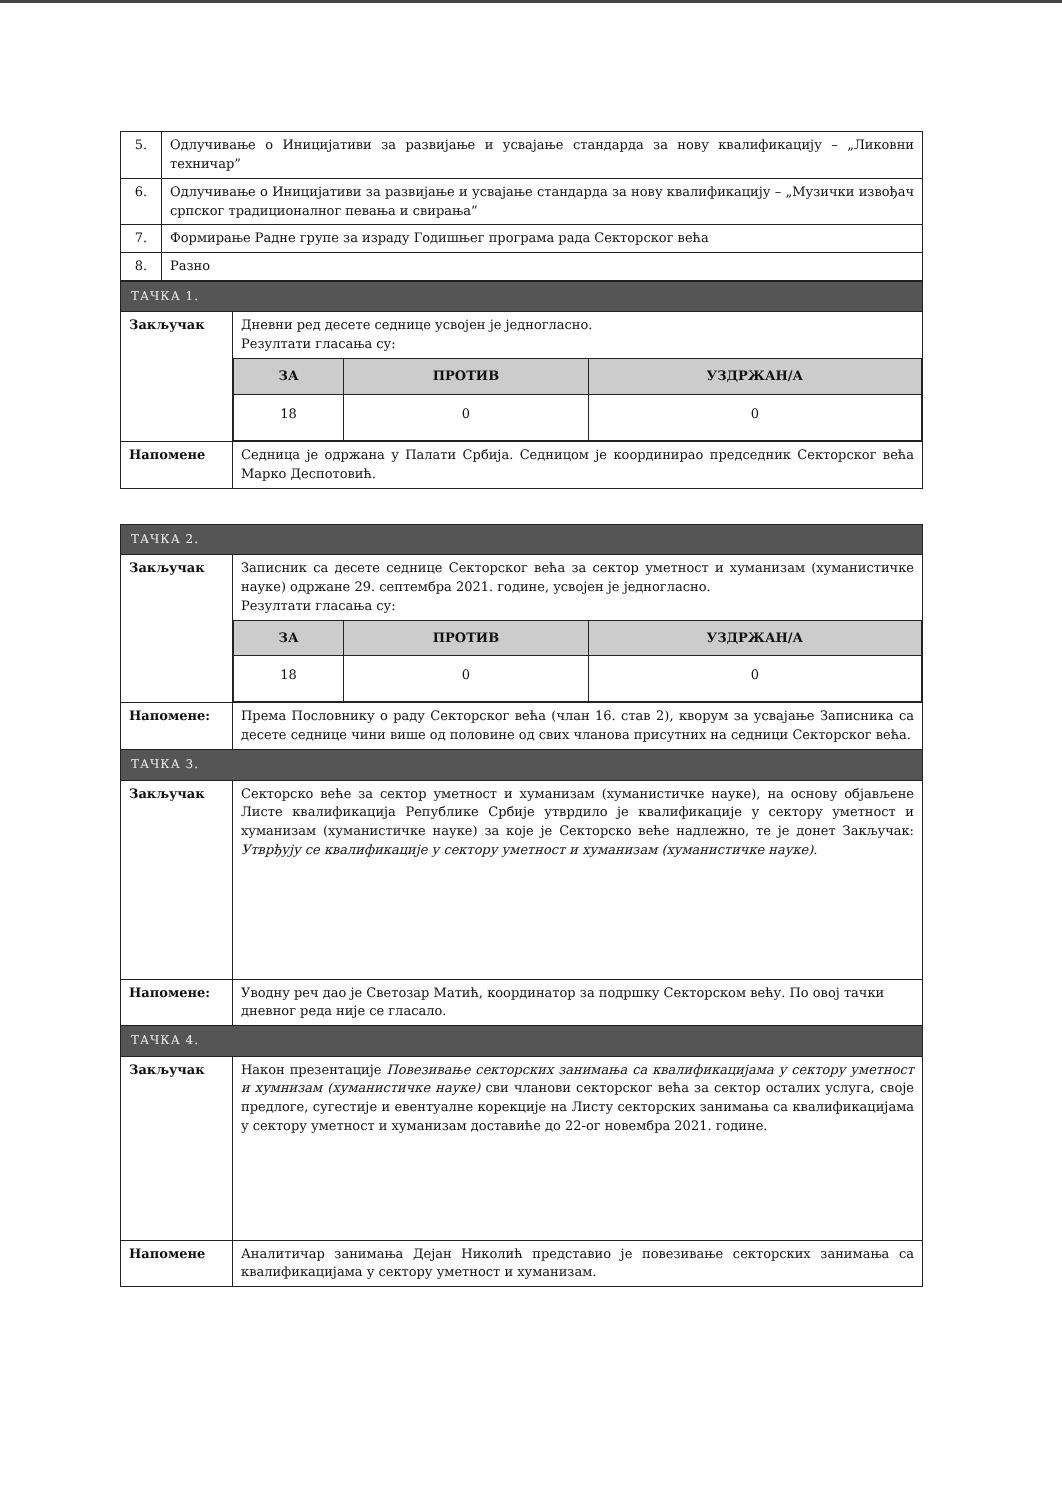| 5. | Одлучивање о Иницијативи за развијање и усвајање стандарда за нову квалификацију – „Ликовни техничар” |
| 6. | Одлучивање о Иницијативи за развијање и усвајање стандарда за нову квалификацију – „Музички извођач српског традиционалног певања и свирања” |
| 7. | Формирање Радне групе за израду Годишњег програма рада Секторског већа |
| 8. | Разно |
| ТАЧКА 1. | |
| Закључак | Дневни ред десете седнице усвојен је једногласно. Резултати гласања су: / ЗА / ПРОТИВ / УЗДРЖАН/А / / --- / --- / --- / / 18 / 0 / 0 / |
| Напомене | Седница је одржана у Палати Србија. Седницом је координирао председник Секторског већа Марко Деспотовић. |
| ТАЧКА 2. | |
| Закључак | Записник са десете седнице Секторског већа за сектор уметност и хуманизам (хуманистичке науке) одржане 29. септембра 2021. године, усвојен је једногласно. Резултати гласања су: / ЗА / ПРОТИВ / УЗДРЖАН/А / / --- / --- / --- / / 18 / 0 / 0 / |
| Напомене: | Према Пословнику о раду Секторског већа (члан 16. став 2), кворум за усвајање Записника са десете седнице чини више од половине од свих чланова присутних на седници Секторског већа. |
| ТАЧКА 3. | |
| Закључак | Секторско веће за сектор уметност и хуманизам (хуманистичке науке), на основу објављене Листе квалификација Републике Србије утврдило је квалификације у сектору уметност и хуманизам (хуманистичке науке) за које је Секторско веће надлежно, те је донет Закључак: Утврђују се квалификације у сектору уметност и хуманизам (хуманистичке науке). |
| Напомене: | Уводну реч дао је Светозар Матић, координатор за подршку Секторском већу. По овој тачки дневног реда није се гласало. |
| ТАЧКА 4. | |
| Закључак | Након презентације Повезивање секторских занимања са квалификацијама у сектору уметност и хумнизам (хуманистичке науке) сви чланови секторског већа за сектор осталих услуга, своје предлоге, сугестије и евентуалне корекције на Листу секторских занимања са квалификацијама у сектору уметност и хуманизам доставиће до 22-ог новембра 2021. године. |
| Напомене | Аналитичар занимања Дејан Николић представио је повезивање секторских занимања са квалификацијама у сектору уметност и хуманизам. |